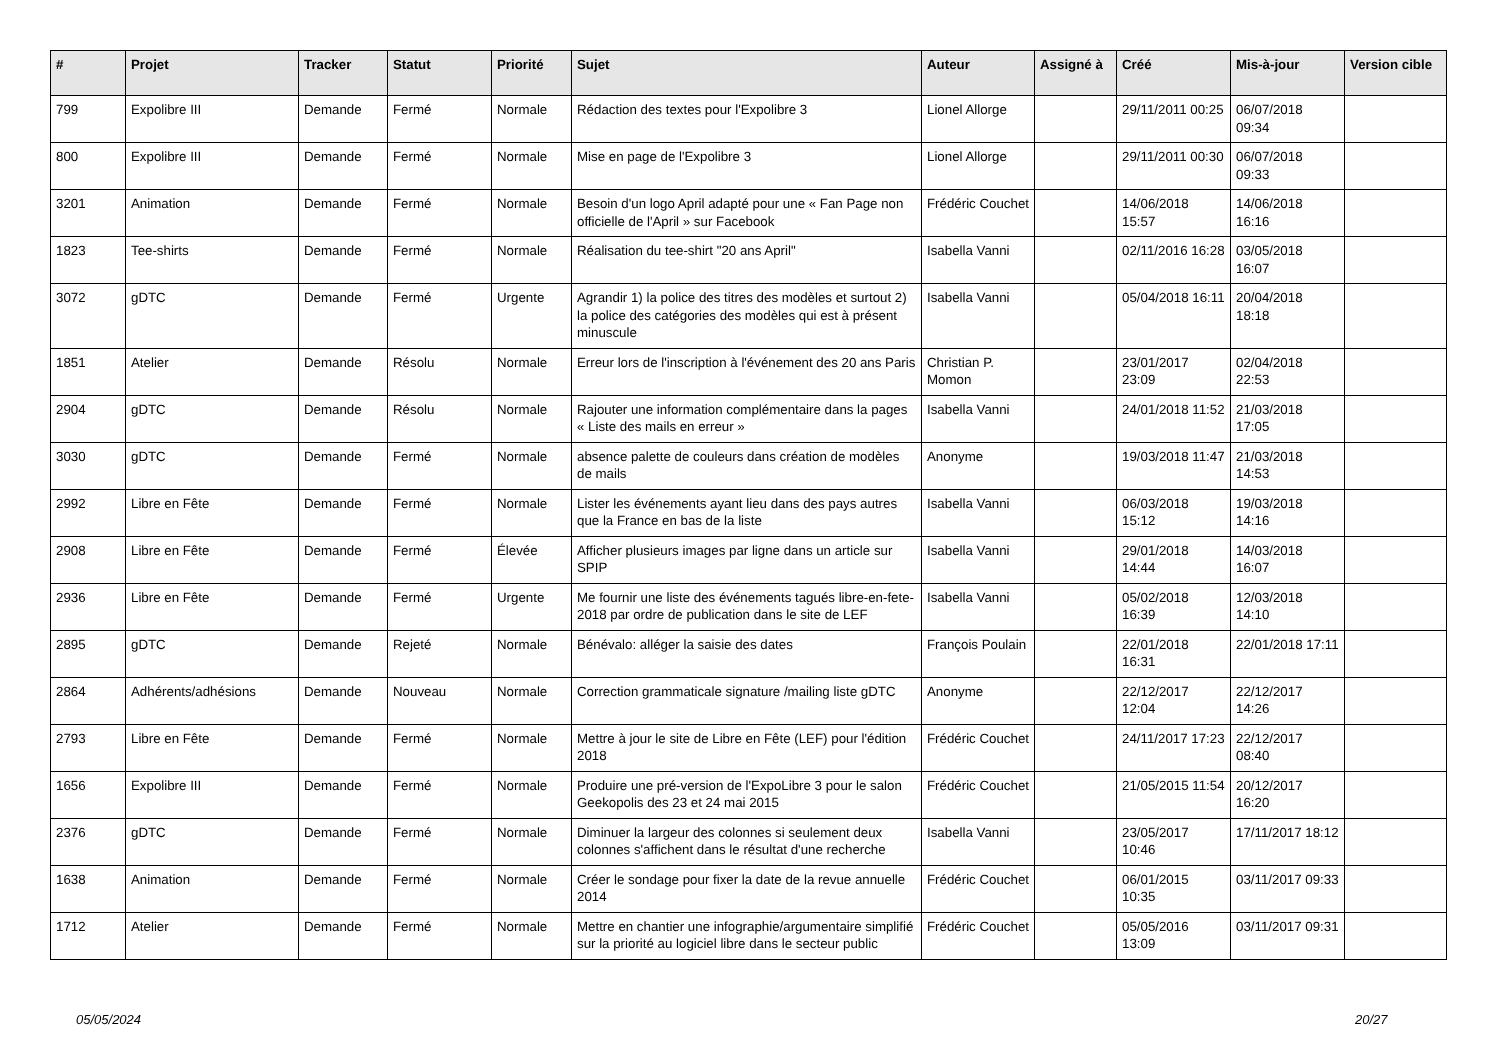| # | Projet | Tracker | Statut | Priorité | Sujet | Auteur | Assigné à | Créé | Mis-à-jour | Version cible |
| --- | --- | --- | --- | --- | --- | --- | --- | --- | --- | --- |
| 799 | Expolibre III | Demande | Fermé | Normale | Rédaction des textes pour l'Expolibre 3 | Lionel Allorge | | 29/11/2011 00:25 | 06/07/2018 09:34 | |
| 800 | Expolibre III | Demande | Fermé | Normale | Mise en page de l'Expolibre 3 | Lionel Allorge | | 29/11/2011 00:30 | 06/07/2018 09:33 | |
| 3201 | Animation | Demande | Fermé | Normale | Besoin d'un logo April adapté pour une « Fan Page non officielle de l'April » sur Facebook | Frédéric Couchet | | 14/06/2018 15:57 | 14/06/2018 16:16 | |
| 1823 | Tee-shirts | Demande | Fermé | Normale | Réalisation du tee-shirt "20 ans April" | Isabella Vanni | | 02/11/2016 16:28 | 03/05/2018 16:07 | |
| 3072 | gDTC | Demande | Fermé | Urgente | Agrandir 1) la police des titres des modèles et surtout 2) la police des catégories des modèles qui est à présent minuscule | Isabella Vanni | | 05/04/2018 16:11 | 20/04/2018 18:18 | |
| 1851 | Atelier | Demande | Résolu | Normale | Erreur lors de l'inscription à l'événement des 20 ans Paris | Christian P. Momon | | 23/01/2017 23:09 | 02/04/2018 22:53 | |
| 2904 | gDTC | Demande | Résolu | Normale | Rajouter une information complémentaire dans la pages « Liste des mails en erreur » | Isabella Vanni | | 24/01/2018 11:52 | 21/03/2018 17:05 | |
| 3030 | gDTC | Demande | Fermé | Normale | absence palette de couleurs dans création de modèles de mails | Anonyme | | 19/03/2018 11:47 | 21/03/2018 14:53 | |
| 2992 | Libre en Fête | Demande | Fermé | Normale | Lister les événements ayant lieu dans des pays autres que la France en bas de la liste | Isabella Vanni | | 06/03/2018 15:12 | 19/03/2018 14:16 | |
| 2908 | Libre en Fête | Demande | Fermé | Élevée | Afficher plusieurs images par ligne dans un article sur SPIP | Isabella Vanni | | 29/01/2018 14:44 | 14/03/2018 16:07 | |
| 2936 | Libre en Fête | Demande | Fermé | Urgente | Me fournir une liste des événements tagués libre-en-fete-2018 par ordre de publication dans le site de LEF | Isabella Vanni | | 05/02/2018 16:39 | 12/03/2018 14:10 | |
| 2895 | gDTC | Demande | Rejeté | Normale | Bénévalo: alléger la saisie des dates | François Poulain | | 22/01/2018 16:31 | 22/01/2018 17:11 | |
| 2864 | Adhérents/adhésions | Demande | Nouveau | Normale | Correction grammaticale signature /mailing liste gDTC | Anonyme | | 22/12/2017 12:04 | 22/12/2017 14:26 | |
| 2793 | Libre en Fête | Demande | Fermé | Normale | Mettre à jour le site de Libre en Fête (LEF) pour l'édition 2018 | Frédéric Couchet | | 24/11/2017 17:23 | 22/12/2017 08:40 | |
| 1656 | Expolibre III | Demande | Fermé | Normale | Produire une pré-version de l'ExpoLibre 3 pour le salon Geekopolis des 23 et 24 mai 2015 | Frédéric Couchet | | 21/05/2015 11:54 | 20/12/2017 16:20 | |
| 2376 | gDTC | Demande | Fermé | Normale | Diminuer la largeur des colonnes si seulement deux colonnes s'affichent dans le résultat d'une recherche | Isabella Vanni | | 23/05/2017 10:46 | 17/11/2017 18:12 | |
| 1638 | Animation | Demande | Fermé | Normale | Créer le sondage pour fixer la date de la revue annuelle 2014 | Frédéric Couchet | | 06/01/2015 10:35 | 03/11/2017 09:33 | |
| 1712 | Atelier | Demande | Fermé | Normale | Mettre en chantier une infographie/argumentaire simplifié sur la priorité au logiciel libre dans le secteur public | Frédéric Couchet | | 05/05/2016 13:09 | 03/11/2017 09:31 | |
05/05/2024 20/27